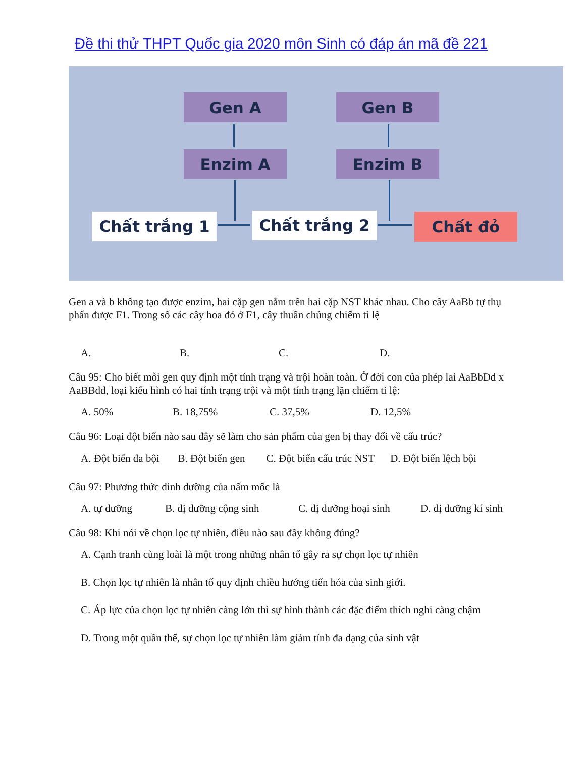Đề thi thử THPT Quốc gia 2020 môn Sinh có đáp án mã đề 221
Gen A Gen B
Enzim A Enzim B
Chất trắng 1 Chất trắng 2 Chất đỏ
Gen a và b không tạo được enzim, hai cặp gen nằm trên hai cặp NST khác nhau. Cho cây AaBb tự thụ phấn được F1. Trong số các cây hoa đỏ ở F1, cây thuần chủng chiếm tỉ lệ
A. B. C. D.
Câu 95: Cho biết mỗi gen quy định một tính trạng và trội hoàn toàn. Ở đời con của phép lai AaBbDd x AaBBdd, loại kiểu hình có hai tính trạng trội và một tính trạng lặn chiếm tỉ lệ:
A. 50% B. 18,75% C. 37,5% D. 12,5%
Câu 96: Loại đột biến nào sau đây sẽ làm cho sản phẩm của gen bị thay đổi về cấu trúc?
A. Đột biến đa bội B. Đột biến gen C. Đột biến cấu trúc NST D. Đột biến lệch bội
Câu 97: Phương thức dinh dưỡng của nấm mốc là
A. tự dưỡng B. dị dưỡng cộng sinh C. dị dưỡng hoại sinh D. dị dưỡng kí sinh
Câu 98: Khi nói về chọn lọc tự nhiên, điều nào sau đây không đúng?
A. Cạnh tranh cùng loài là một trong những nhân tố gây ra sự chọn lọc tự nhiên
B. Chọn lọc tự nhiên là nhân tố quy định chiều hướng tiến hóa của sinh giới.
C. Áp lực của chọn lọc tự nhiên càng lớn thì sự hình thành các đặc điểm thích nghi càng chậm
D. Trong một quần thể, sự chọn lọc tự nhiên làm giảm tính đa dạng của sinh vật